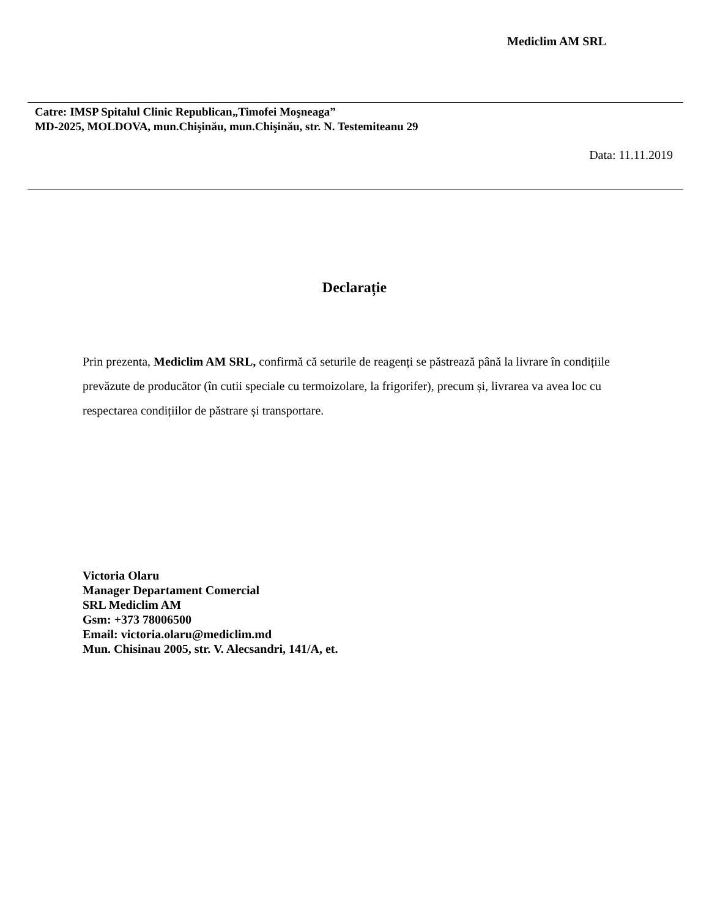Mediclim AM SRL
Catre: IMSP Spitalul Clinic Republican„Timofei Moşneaga”
MD-2025, MOLDOVA, mun.Chişinău, mun.Chişinău, str. N. Testemiteanu 29
Data: 11.11.2019
Declarație
Prin prezenta, Mediclim AM SRL, confirmă că seturile de reagenți se păstrează până la livrare în condițiile prevăzute de producător (în cutii speciale cu termoizolare, la frigorifer), precum și, livrarea va avea loc cu respectarea condițiilor de păstrare și transportare.
Victoria Olaru
Manager Departament Comercial
SRL Mediclim AM
Gsm: +373 78006500
Email: victoria.olaru@mediclim.md
Mun. Chisinau 2005, str. V. Alecsandri, 141/A, et.